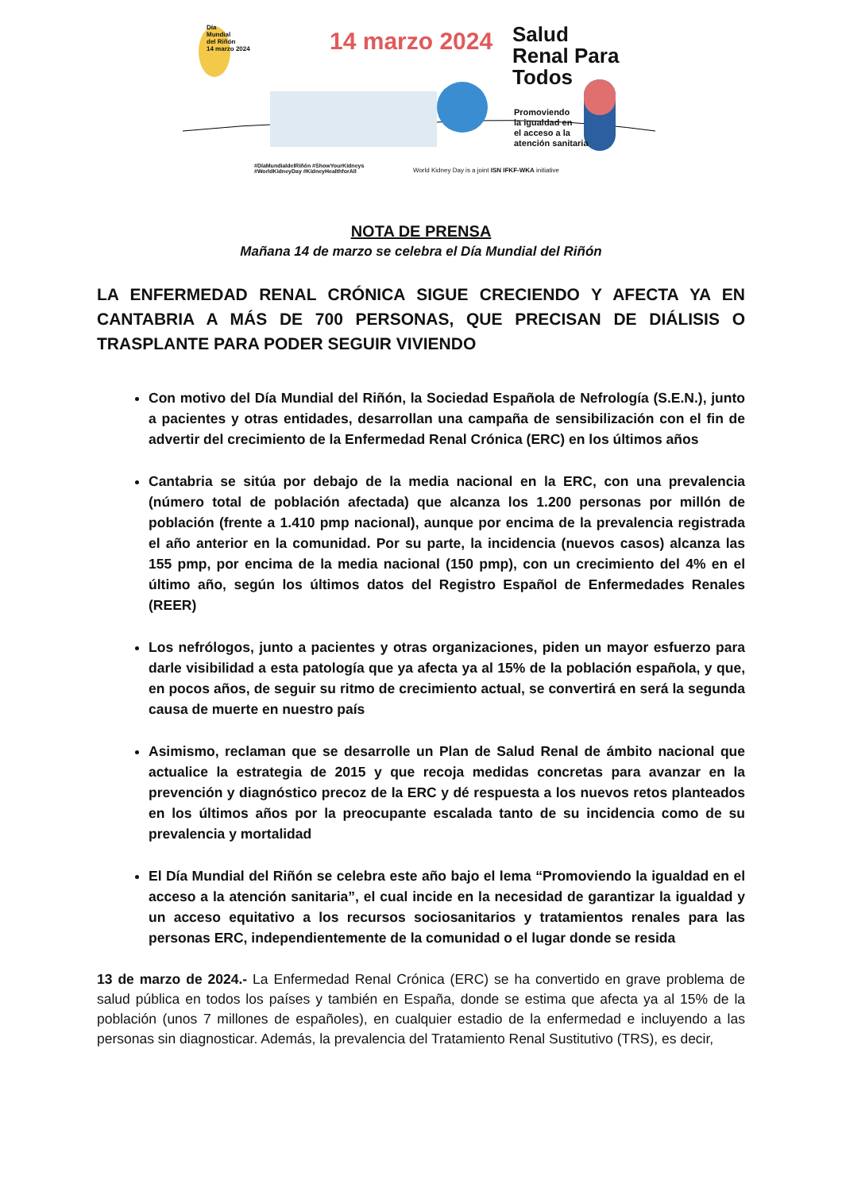Día
Mundial
del Riñón
14 marzo 2024
14 marzo 2024
Salud
Renal Para
Todos
Promoviendo
la igualdad en
el acceso a la
atención sanitaria
#DíaMundialdelRiñón #ShowYourKidneys
#WorldKidneyDay #KidneyHealthforAll
World Kidney Day is a joint ISN IFKF-WKA initiative
NOTA DE PRENSA
Mañana 14 de marzo se celebra el Día Mundial del Riñón
LA ENFERMEDAD RENAL CRÓNICA SIGUE CRECIENDO Y AFECTA YA EN CANTABRIA A MÁS DE 700 PERSONAS, QUE PRECISAN DE DIÁLISIS O TRASPLANTE PARA PODER SEGUIR VIVIENDO
Con motivo del Día Mundial del Riñón, la Sociedad Española de Nefrología (S.E.N.), junto a pacientes y otras entidades, desarrollan una campaña de sensibilización con el fin de advertir del crecimiento de la Enfermedad Renal Crónica (ERC) en los últimos años
Cantabria se sitúa por debajo de la media nacional en la ERC, con una prevalencia (número total de población afectada) que alcanza los 1.200 personas por millón de población (frente a 1.410 pmp nacional), aunque por encima de la prevalencia registrada el año anterior en la comunidad. Por su parte, la incidencia (nuevos casos) alcanza las 155 pmp, por encima de la media nacional (150 pmp), con un crecimiento del 4% en el último año, según los últimos datos del Registro Español de Enfermedades Renales (REER)
Los nefrólogos, junto a pacientes y otras organizaciones, piden un mayor esfuerzo para darle visibilidad a esta patología que ya afecta ya al 15% de la población española, y que, en pocos años, de seguir su ritmo de crecimiento actual, se convertirá en será la segunda causa de muerte en nuestro país
Asimismo, reclaman que se desarrolle un Plan de Salud Renal de ámbito nacional que actualice la estrategia de 2015 y que recoja medidas concretas para avanzar en la prevención y diagnóstico precoz de la ERC y dé respuesta a los nuevos retos planteados en los últimos años por la preocupante escalada tanto de su incidencia como de su prevalencia y mortalidad
El Día Mundial del Riñón se celebra este año bajo el lema “Promoviendo la igualdad en el acceso a la atención sanitaria”, el cual incide en la necesidad de garantizar la igualdad y un acceso equitativo a los recursos sociosanitarios y tratamientos renales para las personas ERC, independientemente de la comunidad o el lugar donde se resida
13 de marzo de 2024.- La Enfermedad Renal Crónica (ERC) se ha convertido en grave problema de salud pública en todos los países y también en España, donde se estima que afecta ya al 15% de la población (unos 7 millones de españoles), en cualquier estadio de la enfermedad e incluyendo a las personas sin diagnosticar. Además, la prevalencia del Tratamiento Renal Sustitutivo (TRS), es decir,